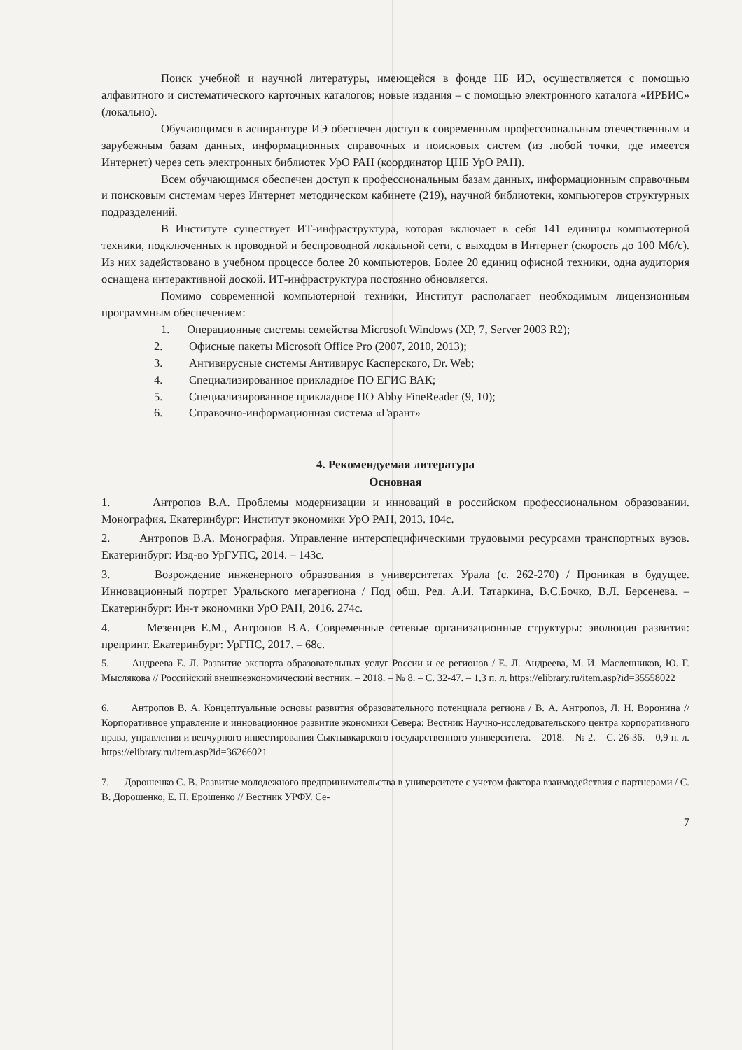Поиск учебной и научной литературы, имеющейся в фонде НБ ИЭ, осуществляется с помощью алфавитного и систематического карточных каталогов; новые издания – с помощью электронного каталога «ИРБИС» (локально).
Обучающимся в аспирантуре ИЭ обеспечен доступ к современным профессиональным отечественным и зарубежным базам данных, информационных справочных и поисковых систем (из любой точки, где имеется Интернет) через сеть электронных библиотек УрО РАН (координатор ЦНБ УрО РАН).
Всем обучающимся обеспечен доступ к профессиональным базам данных, информационным справочным и поисковым системам через Интернет методическом кабинете (219), научной библиотеки, компьютеров структурных подразделений.
В Институте существует ИТ-инфраструктура, которая включает в себя 141 единицы компьютерной техники, подключенных к проводной и беспроводной локальной сети, с выходом в Интернет (скорость до 100 Мб/с). Из них задействовано в учебном процессе более 20 компьютеров. Более 20 единиц офисной техники, одна аудитория оснащена интерактивной доской. ИТ-инфраструктура постоянно обновляется.
Помимо современной компьютерной техники, Институт располагает необходимым лицензионным программным обеспечением:
1. Операционные системы семейства Microsoft Windows (XP, 7, Server 2003 R2);
2. Офисные пакеты Microsoft Office Pro (2007, 2010, 2013);
3. Антивирусные системы Антивирус Касперского, Dr. Web;
4. Специализированное прикладное ПО ЕГИС ВАК;
5. Специализированное прикладное ПО Abby FineReader (9, 10);
6. Справочно-информационная система «Гарант»
4. Рекомендуемая литература
Основная
1. Антропов В.А. Проблемы модернизации и инноваций в российском профессиональном образовании. Монография. Екатеринбург: Институт экономики УрО РАН, 2013. 104с.
2. Антропов В.А. Монография. Управление интерспецифическими трудовыми ресурсами транспортных вузов. Екатеринбург: Изд-во УрГУПС, 2014. – 143с.
3. Возрождение инженерного образования в университетах Урала (с. 262-270) / Проникая в будущее. Инновационный портрет Уральского мегарегиона / Под общ. Ред. А.И. Татаркина, В.С.Бочко, В.Л. Берсенева. – Екатеринбург: Ин-т экономики УрО РАН, 2016. 274с.
4. Мезенцев Е.М., Антропов В.А. Современные сетевые организационные структуры: эволюция развития: препринт. Екатеринбург: УрГПС, 2017. – 68с.
5. Андреева Е. Л. Развитие экспорта образовательных услуг России и ее регионов / Е. Л. Андреева, М. И. Масленников, Ю. Г. Мыслякова // Российский внешнеэкономический вестник. – 2018. – № 8. – С. 32-47. – 1,3 п. л. https://elibrary.ru/item.asp?id=35558022
6. Антропов В. А. Концептуальные основы развития образовательного потенциала региона / В. А. Антропов, Л. Н. Воронина // Корпоративное управление и инновационное развитие экономики Севера: Вестник Научно-исследовательского центра корпоративного права, управления и венчурного инвестирования Сыктывкарского государственного университета. – 2018. – № 2. – С. 26-36. – 0,9 п. л. https://elibrary.ru/item.asp?id=36266021
7. Дорошенко С. В. Развитие молодежного предпринимательства в университете с учетом фактора взаимодействия с партнерами / С. В. Дорошенко, Е. П. Ерошенко // Вестник УРФУ. Се-
7